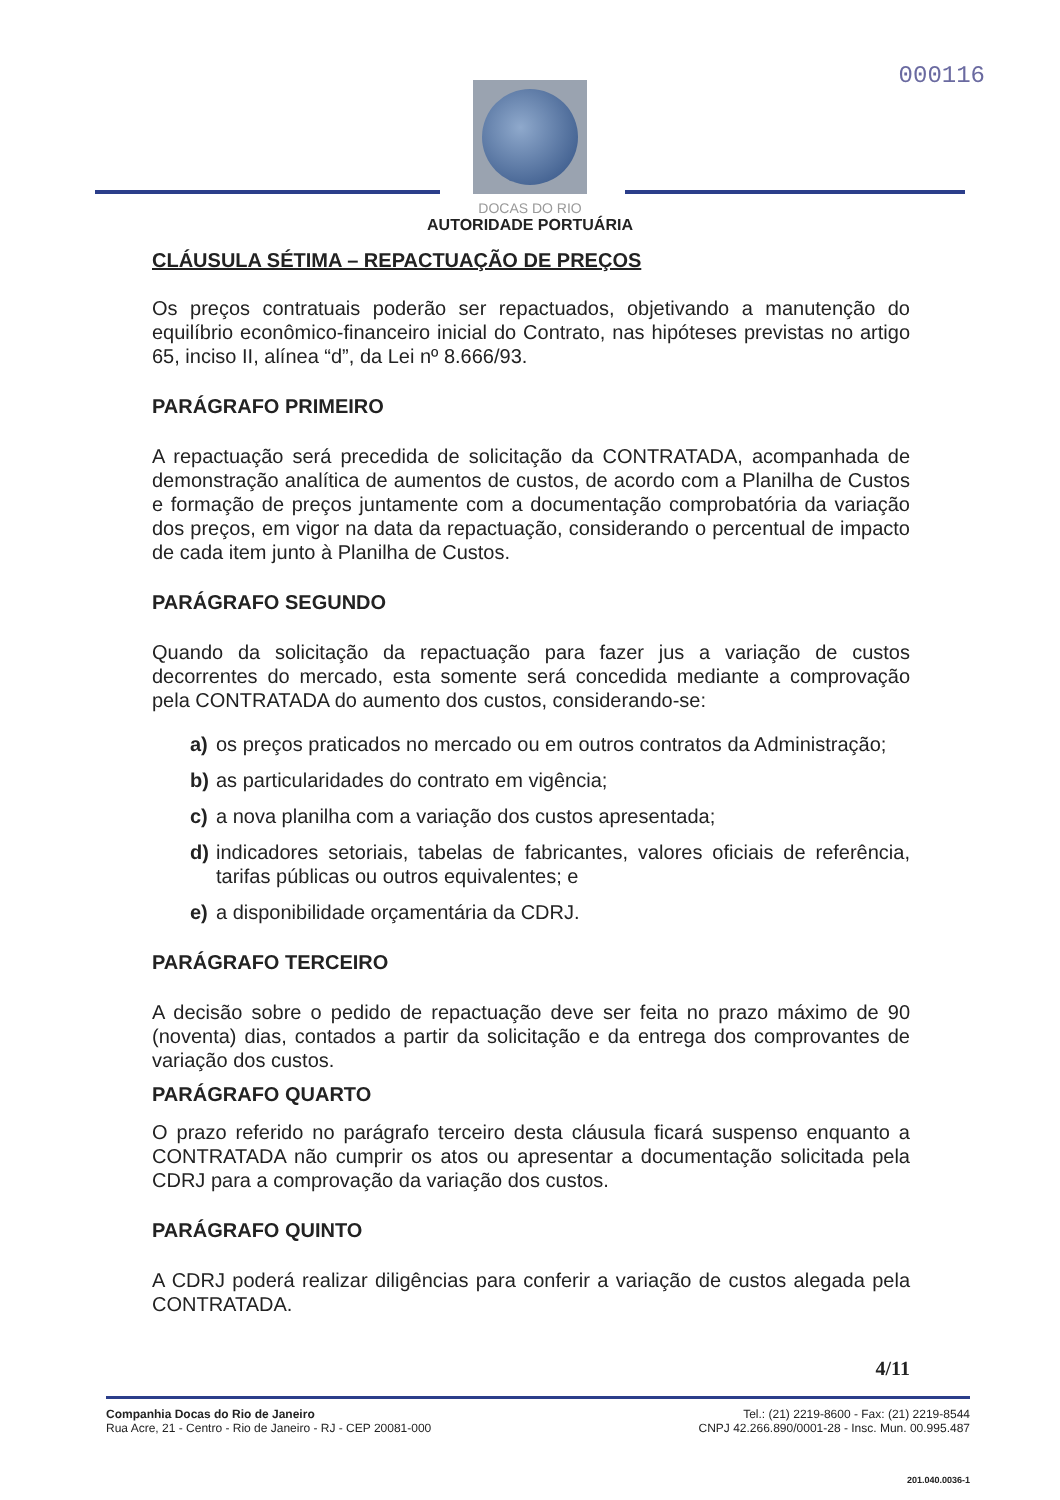000116
DOCAS DO RIO
AUTORIDADE PORTUÁRIA
CLÁUSULA SÉTIMA – REPACTUAÇÃO DE PREÇOS
Os preços contratuais poderão ser repactuados, objetivando a manutenção do equilíbrio econômico-financeiro inicial do Contrato, nas hipóteses previstas no artigo 65, inciso II, alínea “d”, da Lei nº 8.666/93.
PARÁGRAFO PRIMEIRO
A repactuação será precedida de solicitação da CONTRATADA, acompanhada de demonstração analítica de aumentos de custos, de acordo com a Planilha de Custos e formação de preços juntamente com a documentação comprobatória da variação dos preços, em vigor na data da repactuação, considerando o percentual de impacto de cada item junto à Planilha de Custos.
PARÁGRAFO SEGUNDO
Quando da solicitação da repactuação para fazer jus a variação de custos decorrentes do mercado, esta somente será concedida mediante a comprovação pela CONTRATADA do aumento dos custos, considerando-se:
a) os preços praticados no mercado ou em outros contratos da Administração;
b) as particularidades do contrato em vigência;
c) a nova planilha com a variação dos custos apresentada;
d) indicadores setoriais, tabelas de fabricantes, valores oficiais de referência, tarifas públicas ou outros equivalentes; e
e) a disponibilidade orçamentária da CDRJ.
PARÁGRAFO TERCEIRO
A decisão sobre o pedido de repactuação deve ser feita no prazo máximo de 90 (noventa) dias, contados a partir da solicitação e da entrega dos comprovantes de variação dos custos.
PARÁGRAFO QUARTO
O prazo referido no parágrafo terceiro desta cláusula ficará suspenso enquanto a CONTRATADA não cumprir os atos ou apresentar a documentação solicitada pela CDRJ para a comprovação da variação dos custos.
PARÁGRAFO QUINTO
A CDRJ poderá realizar diligências para conferir a variação de custos alegada pela CONTRATADA.
4/11
Companhia Docas do Rio de Janeiro
Rua Acre, 21 - Centro - Rio de Janeiro - RJ - CEP 20081-000
Tel.: (21) 2219-8600 - Fax: (21) 2219-8544
CNPJ 42.266.890/0001-28 - Insc. Mun. 00.995.487
201.040.0036-1